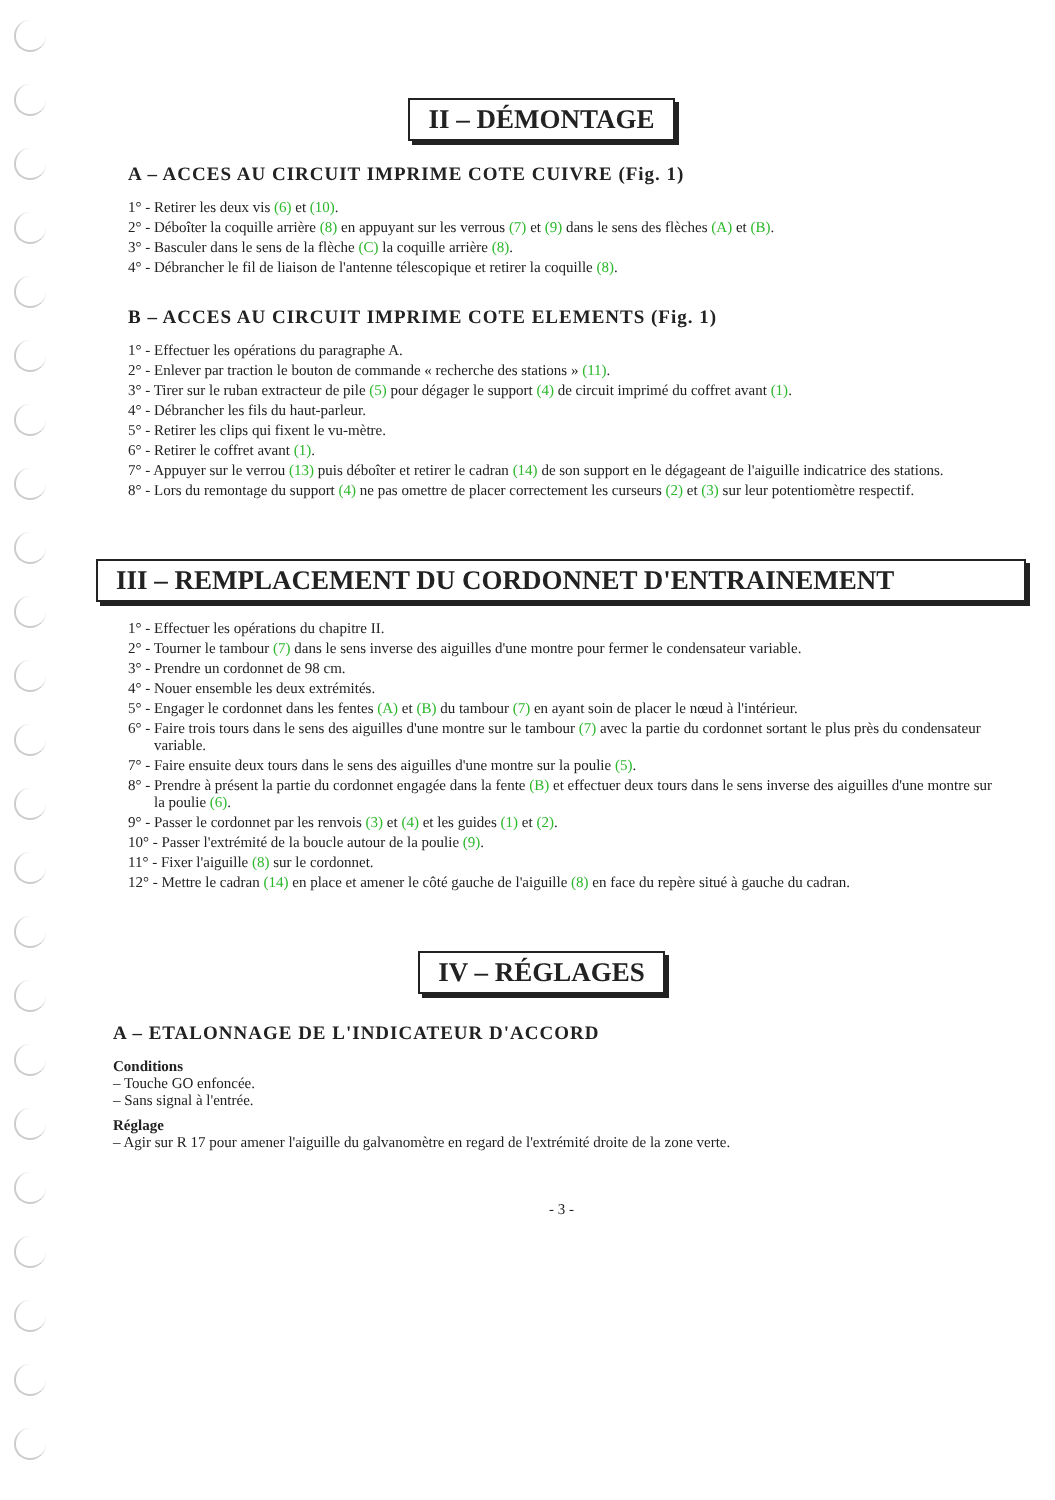II – DÉMONTAGE
A – ACCES AU CIRCUIT IMPRIME COTE CUIVRE (Fig. 1)
1° - Retirer les deux vis (6) et (10).
2° - Déboîter la coquille arrière (8) en appuyant sur les verrous (7) et (9) dans le sens des flèches (A) et (B).
3° - Basculer dans le sens de la flèche (C) la coquille arrière (8).
4° - Débrancher le fil de liaison de l'antenne télescopique et retirer la coquille (8).
B – ACCES AU CIRCUIT IMPRIME COTE ELEMENTS (Fig. 1)
1° - Effectuer les opérations du paragraphe A.
2° - Enlever par traction le bouton de commande « recherche des stations » (11).
3° - Tirer sur le ruban extracteur de pile (5) pour dégager le support (4) de circuit imprimé du coffret avant (1).
4° - Débrancher les fils du haut-parleur.
5° - Retirer les clips qui fixent le vu-mètre.
6° - Retirer le coffret avant (1).
7° - Appuyer sur le verrou (13) puis déboîter et retirer le cadran (14) de son support en le dégageant de l'aiguille indicatrice des stations.
8° - Lors du remontage du support (4) ne pas omettre de placer correctement les curseurs (2) et (3) sur leur potentiomètre respectif.
III – REMPLACEMENT DU CORDONNET D'ENTRAINEMENT
1° - Effectuer les opérations du chapitre II.
2° - Tourner le tambour (7) dans le sens inverse des aiguilles d'une montre pour fermer le condensateur variable.
3° - Prendre un cordonnet de 98 cm.
4° - Nouer ensemble les deux extrémités.
5° - Engager le cordonnet dans les fentes (A) et (B) du tambour (7) en ayant soin de placer le nœud à l'intérieur.
6° - Faire trois tours dans le sens des aiguilles d'une montre sur le tambour (7) avec la partie du cordonnet sortant le plus près du condensateur variable.
7° - Faire ensuite deux tours dans le sens des aiguilles d'une montre sur la poulie (5).
8° - Prendre à présent la partie du cordonnet engagée dans la fente (B) et effectuer deux tours dans le sens inverse des aiguilles d'une montre sur la poulie (6).
9° - Passer le cordonnet par les renvois (3) et (4) et les guides (1) et (2).
10° - Passer l'extrémité de la boucle autour de la poulie (9).
11° - Fixer l'aiguille (8) sur le cordonnet.
12° - Mettre le cadran (14) en place et amener le côté gauche de l'aiguille (8) en face du repère situé à gauche du cadran.
IV – RÉGLAGES
A – ETALONNAGE DE L'INDICATEUR D'ACCORD
Conditions
– Touche GO enfoncée.
– Sans signal à l'entrée.
Réglage
– Agir sur R 17 pour amener l'aiguille du galvanomètre en regard de l'extrémité droite de la zone verte.
- 3 -